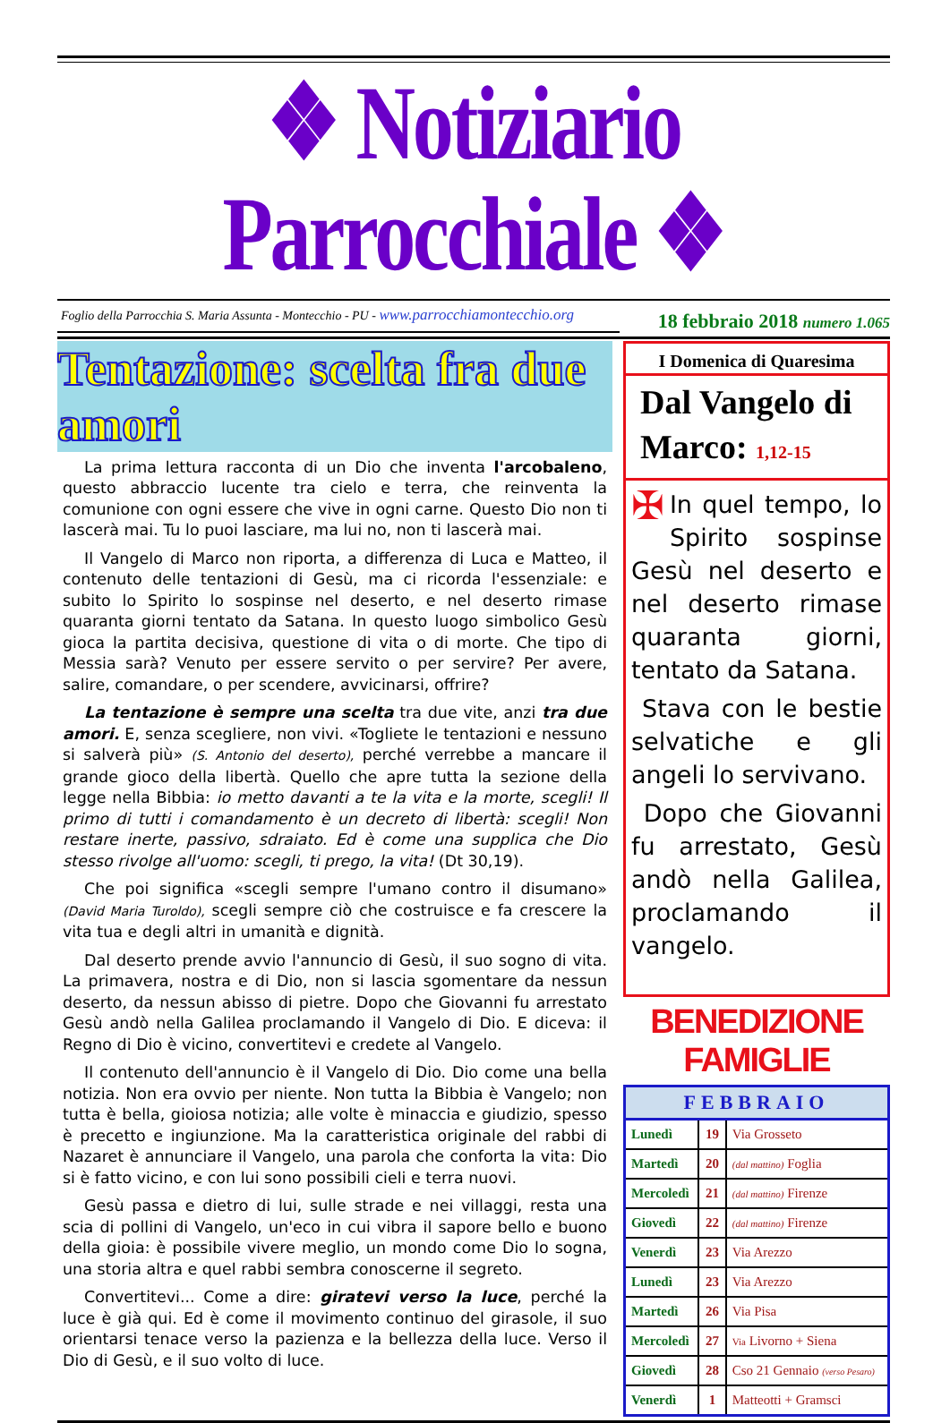❖ Notiziario Parrocchiale ❖
Foglio della Parrocchia S. Maria Assunta - Montecchio - PU - www.parrocchiamontecchio.org
18 febbraio 2018 numero 1.065
Tentazione: scelta fra due amori
La prima lettura racconta di un Dio che inventa l'arcobaleno, questo abbraccio lucente tra cielo e terra, che reinventa la comunione con ogni essere che vive in ogni carne. Questo Dio non ti lascerà mai. Tu lo puoi lasciare, ma lui no, non ti lascerà mai.
Il Vangelo di Marco non riporta, a differenza di Luca e Matteo, il contenuto delle tentazioni di Gesù, ma ci ricorda l'essenziale: e subito lo Spirito lo sospinse nel deserto, e nel deserto rimase quaranta giorni tentato da Satana. In questo luogo simbolico Gesù gioca la partita decisiva, questione di vita o di morte. Che tipo di Messia sarà? Venuto per essere servito o per servire? Per avere, salire, comandare, o per scendere, avvicinarsi, offrire?
La tentazione è sempre una scelta tra due vite, anzi tra due amori. E, senza scegliere, non vivi. «Togliete le tentazioni e nessuno si salverà più» (S. Antonio del deserto), perché verrebbe a mancare il grande gioco della libertà. Quello che apre tutta la sezione della legge nella Bibbia: io metto davanti a te la vita e la morte, scegli! Il primo di tutti i comandamento è un decreto di libertà: scegli! Non restare inerte, passivo, sdraiato. Ed è come una supplica che Dio stesso rivolge all'uomo: scegli, ti prego, la vita! (Dt 30,19).
Che poi significa «scegli sempre l'umano contro il disumano» (David Maria Turoldo), scegli sempre ciò che costruisce e fa crescere la vita tua e degli altri in umanità e dignità.
Dal deserto prende avvio l'annuncio di Gesù, il suo sogno di vita. La primavera, nostra e di Dio, non si lascia sgomentare da nessun deserto, da nessun abisso di pietre. Dopo che Giovanni fu arrestato Gesù andò nella Galilea proclamando il Vangelo di Dio. E diceva: il Regno di Dio è vicino, convertitevi e credete al Vangelo.
Il contenuto dell'annuncio è il Vangelo di Dio. Dio come una bella notizia. Non era ovvio per niente. Non tutta la Bibbia è Vangelo; non tutta è bella, gioiosa notizia; alle volte è minaccia e giudizio, spesso è precetto e ingiunzione. Ma la caratteristica originale del rabbi di Nazaret è annunciare il Vangelo, una parola che conforta la vita: Dio si è fatto vicino, e con lui sono possibili cieli e terra nuovi.
Gesù passa e dietro di lui, sulle strade e nei villaggi, resta una scia di pollini di Vangelo, un'eco in cui vibra il sapore bello e buono della gioia: è possibile vivere meglio, un mondo come Dio lo sogna, una storia altra e quel rabbi sembra conoscerne il segreto.
Convertitevi... Come a dire: giratevi verso la luce, perché la luce è già qui. Ed è come il movimento continuo del girasole, il suo orientarsi tenace verso la pazienza e la bellezza della luce. Verso il Dio di Gesù, e il suo volto di luce.
I Domenica di Quaresima
Dal Vangelo di Marco: 1,12-15
✠ In quel tempo, lo Spirito sospinse Gesù nel deserto e nel deserto rimase quaranta giorni, tentato da Satana.
Stava con le bestie selvatiche e gli angeli lo servivano.
Dopo che Giovanni fu arrestato, Gesù andò nella Galilea, proclamando il vangelo.
BENEDIZIONE FAMIGLIE
| FEBBRAIO | | |
| --- | --- | --- |
| Lunedì | 19 | Via Grosseto |
| Martedì | 20 | (dal mattino) Foglia |
| Mercoledì | 21 | (dal mattino) Firenze |
| Giovedì | 22 | (dal mattino) Firenze |
| Venerdì | 23 | Via Arezzo |
| Lunedì | 23 | Via Arezzo |
| Martedì | 26 | Via Pisa |
| Mercoledì | 27 | Via Livorno + Siena |
| Giovedì | 28 | Cso 21 Gennaio (verso Pesaro) |
| Venerdì | 1 | Matteotti + Gramsci |